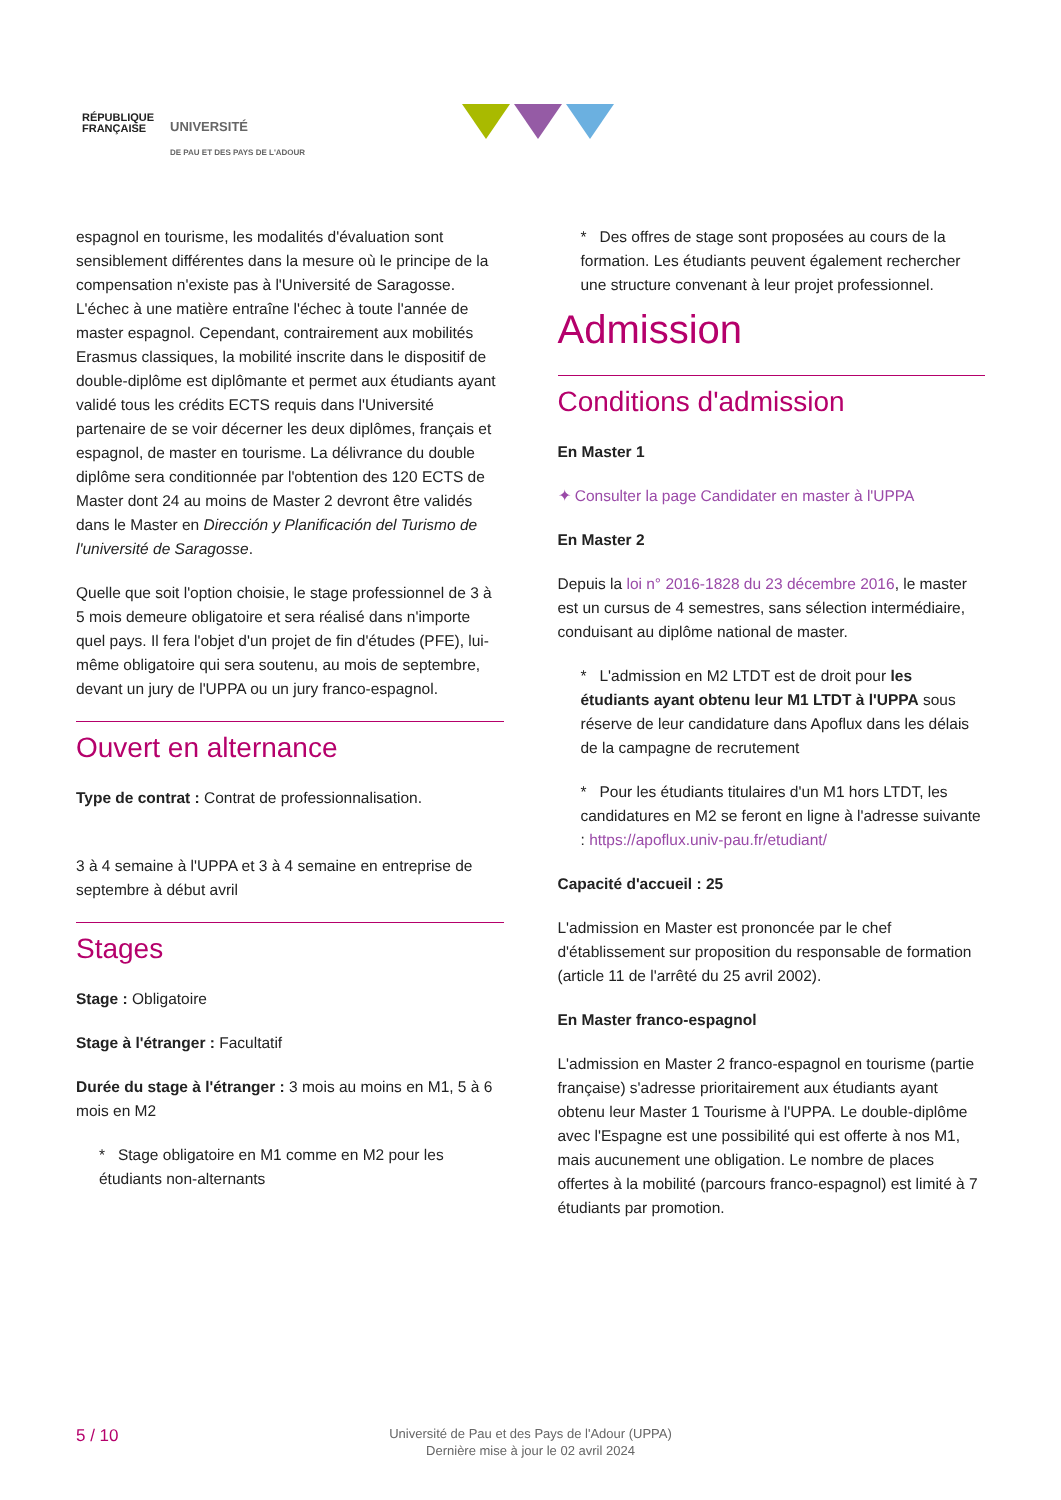RÉPUBLIQUE
FRANÇAISE
UNIVERSITÉ
DE PAU ET DES PAYS DE L'ADOUR
espagnol en tourisme, les modalités d'évaluation sont sensiblement différentes dans la mesure où le principe de la compensation n'existe pas à l'Université de Saragosse. L'échec à une matière entraîne l'échec à toute l'année de master espagnol. Cependant, contrairement aux mobilités Erasmus classiques, la mobilité inscrite dans le dispositif de double-diplôme est diplômante et permet aux étudiants ayant validé tous les crédits ECTS requis dans l'Université partenaire de se voir décerner les deux diplômes, français et espagnol, de master en tourisme. La délivrance du double diplôme sera conditionnée par l'obtention des 120 ECTS de Master dont 24 au moins de Master 2 devront être validés dans le Master en Dirección y Planificación del Turismo de l'université de Saragosse.
Quelle que soit l'option choisie, le stage professionnel de 3 à 5 mois demeure obligatoire et sera réalisé dans n'importe quel pays. Il fera l'objet d'un projet de fin d'études (PFE), lui-même obligatoire qui sera soutenu, au mois de septembre, devant un jury de l'UPPA ou un jury franco-espagnol.
Ouvert en alternance
Type de contrat : Contrat de professionnalisation.
3 à 4 semaine à l'UPPA et 3 à 4 semaine en entreprise de septembre à début avril
Stages
Stage : Obligatoire
Stage à l'étranger : Facultatif
Durée du stage à l'étranger : 3 mois au moins en M1, 5 à 6 mois en M2
* Stage obligatoire en M1 comme en M2 pour les étudiants non-alternants
* Des offres de stage sont proposées au cours de la formation. Les étudiants peuvent également rechercher une structure convenant à leur projet professionnel.
Admission
Conditions d'admission
En Master 1
✦ Consulter la page Candidater en master à l'UPPA
En Master 2
Depuis la loi n° 2016-1828 du 23 décembre 2016, le master est un cursus de 4 semestres, sans sélection intermédiaire, conduisant au diplôme national de master.
* L'admission en M2 LTDT est de droit pour les étudiants ayant obtenu leur M1 LTDT à l'UPPA sous réserve de leur candidature dans Apoflux dans les délais de la campagne de recrutement
* Pour les étudiants titulaires d'un M1 hors LTDT, les candidatures en M2 se feront en ligne à l'adresse suivante : https://apoflux.univ-pau.fr/etudiant/
Capacité d'accueil : 25
L'admission en Master est prononcée par le chef d'établissement sur proposition du responsable de formation (article 11 de l'arrêté du 25 avril 2002).
En Master franco-espagnol
L'admission en Master 2 franco-espagnol en tourisme (partie française) s'adresse prioritairement aux étudiants ayant obtenu leur Master 1 Tourisme à l'UPPA. Le double-diplôme avec l'Espagne est une possibilité qui est offerte à nos M1, mais aucunement une obligation. Le nombre de places offertes à la mobilité (parcours franco-espagnol) est limité à 7 étudiants par promotion.
5 / 10
Université de Pau et des Pays de l'Adour (UPPA)
Dernière mise à jour le 02 avril 2024